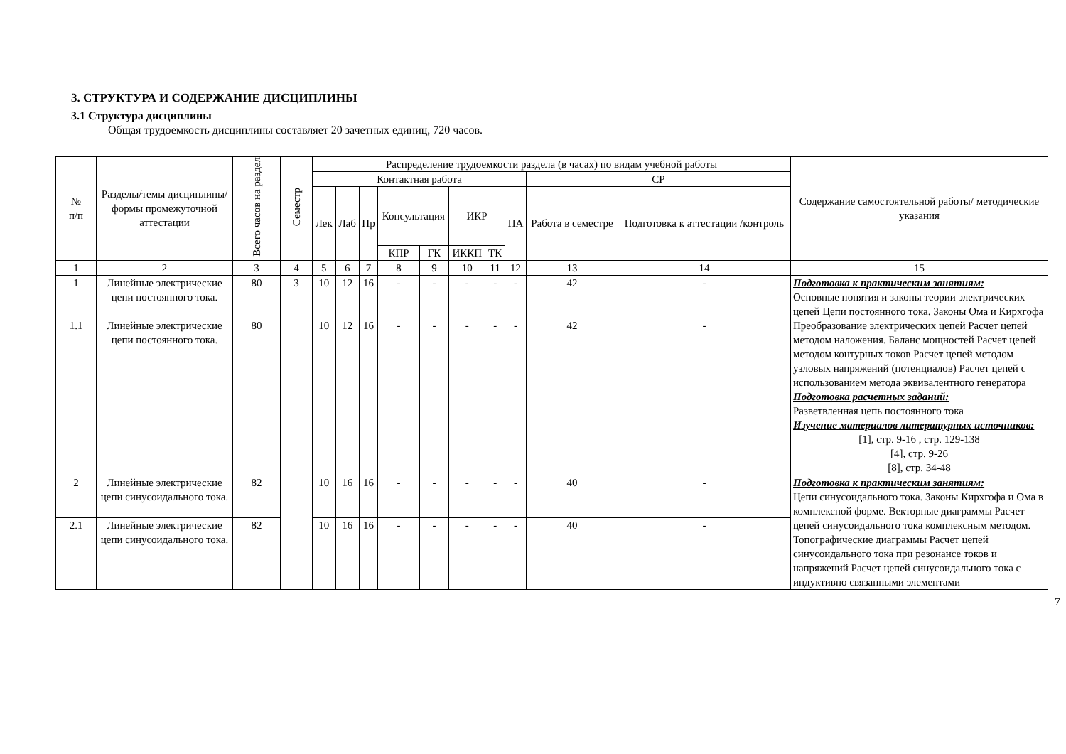3. СТРУКТУРА И СОДЕРЖАНИЕ ДИСЦИПЛИНЫ
3.1 Структура дисциплины
Общая трудоемкость дисциплины составляет 20 зачетных единиц, 720 часов.
| № п/п | Разделы/темы дисциплины/формы промежуточной аттестации | Всего часов на раздел | Семестр | Распределение трудоемкости раздела (в часах) по видам учебной работы | | | | | | | | | | Содержание самостоятельной работы/ методические указания |
| --- | --- | --- | --- | --- | --- | --- | --- | --- | --- | --- | --- | --- | --- | --- |
| | | | | Контактная работа | | | | | | | | СР | | |
| | | | | Лек | Лаб | Пр | Консультация | | ИКР | | ПА | Работа в семестре | Подготовка к аттестации /контроль | |
| | | | | | | | КПР | ГК | ИККП | ТК | | | | |
| 1 | 2 | 3 | 4 | 5 | 6 | 7 | 8 | 9 | 10 | 11 | 12 | 13 | 14 | 15 |
| 1 | Линейные электрические цепи постоянного тока. | 80 | 3 | 10 | 12 | 16 | - | - | - | - | - | 42 | - | Подготовка к практическим занятиям: Основные понятия и законы теории электрических цепей Цепи постоянного тока. Законы Ома и Кирхгофа Преобразование электрических цепей Расчет цепей методом наложения. Баланс мощностей Расчет цепей методом контурных токов Расчет цепей методом узловых напряжений (потенциалов) Расчет цепей с использованием метода эквивалентного генератора Подготовка расчетных заданий: Разветвленная цепь постоянного тока Изучение материалов литературных источников: [1], стр. 9-16 , стр. 129-138 [4], стр. 9-26 [8], стр. 34-48 |
| 1.1 | Линейные электрические цепи постоянного тока. | 80 | | 10 | 12 | 16 | - | - | - | - | - | 42 | - | |
| 2 | Линейные электрические цепи синусоидального тока. | 82 | | 10 | 16 | 16 | - | - | - | - | - | 40 | - | Подготовка к практическим занятиям: Цепи синусоидального тока. Законы Кирхгофа и Ома в комплексной форме. Векторные диаграммы Расчет цепей синусоидального тока комплексным методом. Топографические диаграммы Расчет цепей синусоидального тока при резонансе токов и напряжений Расчет цепей синусоидального тока с индуктивно связанными элементами |
| 2.1 | Линейные электрические цепи синусоидального тока. | 82 | | 10 | 16 | 16 | - | - | - | - | - | 40 | - | |
7